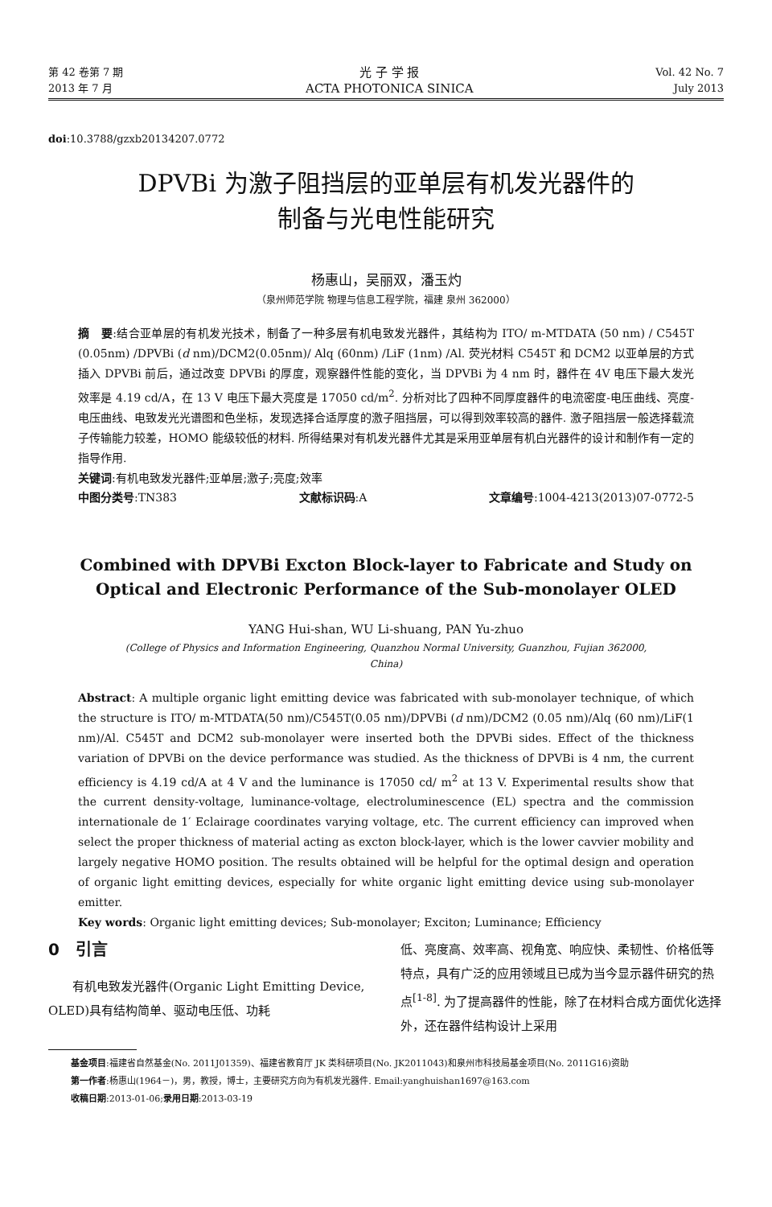第 42 卷第 7 期
2013 年 7 月
光 子 学 报
ACTA PHOTONICA SINICA
Vol. 42 No. 7
July 2013
doi:10.3788/gzxb20134207.0772
DPVBi 为激子阻挡层的亚单层有机发光器件的
制备与光电性能研究
杨惠山，吴丽双，潘玉灼
（泉州师范学院 物理与信息工程学院，福建 泉州 362000）
摘　要:结合亚单层的有机发光技术，制备了一种多层有机电致发光器件，其结构为 ITO/ m-MTDATA (50 nm) / C545T (0.05nm) /DPVBi (d nm)/DCM2(0.05nm)/ Alq (60nm) /LiF (1nm) /Al. 荧光材料 C545T 和 DCM2 以亚单层的方式插入 DPVBi 前后，通过改变 DPVBi 的厚度，观察器件性能的变化，当 DPVBi 为 4 nm 时，器件在 4V 电压下最大发光效率是 4.19 cd/A，在 13 V 电压下最大亮度是 17050 cd/m<sup>2</sup>. 分析对比了四种不同厚度器件的电流密度-电压曲线、亮度-电压曲线、电致发光光谱图和色坐标，发现选择合适厚度的激子阻挡层，可以得到效率较高的器件. 激子阻挡层一般选择载流子传输能力较差，HOMO 能级较低的材料. 所得结果对有机发光器件尤其是采用亚单层有机白光器件的设计和制作有一定的指导作用.
关键词:有机电致发光器件;亚单层;激子;亮度;效率
中图分类号:TN383 文献标识码:A 文章编号:1004-4213(2013)07-0772-5
Combined with DPVBi Excton Block-layer to Fabricate and Study on
Optical and Electronic Performance of the Sub-monolayer OLED
YANG Hui-shan, WU Li-shuang, PAN Yu-zhuo
(College of Physics and Information Engineering, Quanzhou Normal University, Guanzhou, Fujian 362000,
China)
Abstract: A multiple organic light emitting device was fabricated with sub-monolayer technique, of which the structure is ITO/ m-MTDATA(50 nm)/C545T(0.05 nm)/DPVBi (d nm)/DCM2 (0.05 nm)/Alq (60 nm)/LiF(1 nm)/Al. C545T and DCM2 sub-monolayer were inserted both the DPVBi sides. Effect of the thickness variation of DPVBi on the device performance was studied. As the thickness of DPVBi is 4 nm, the current efficiency is 4.19 cd/A at 4 V and the luminance is 17050 cd/ m<sup>2</sup> at 13 V. Experimental results show that the current density-voltage, luminance-voltage, electroluminescence (EL) spectra and the commission internationale de 1′ Eclairage coordinates varying voltage, etc. The current efficiency can improved when select the proper thickness of material acting as excton block-layer, which is the lower cavvier mobility and largely negative HOMO position. The results obtained will be helpful for the optimal design and operation of organic light emitting devices, especially for white organic light emitting device using sub-monolayer emitter.
Key words: Organic light emitting devices; Sub-monolayer; Exciton; Luminance; Efficiency
0　引言
　　有机电致发光器件(Organic Light Emitting Device, OLED)具有结构简单、驱动电压低、功耗
低、亮度高、效率高、视角宽、响应快、柔韧性、价格低等特点，具有广泛的应用领域且已成为当今显示器件研究的热点<sup>[1-8]</sup>. 为了提高器件的性能，除了在材料合成方面优化选择外，还在器件结构设计上采用
基金项目:福建省自然基金(No. 2011J01359)、福建省教育厅 JK 类科研项目(No. JK2011043)和泉州市科技局基金项目(No. 2011G16)资助
第一作者:杨惠山(1964－)，男，教授，博士，主要研究方向为有机发光器件. Email:yanghuishan1697@163.com
收稿日期:2013-01-06;录用日期:2013-03-19